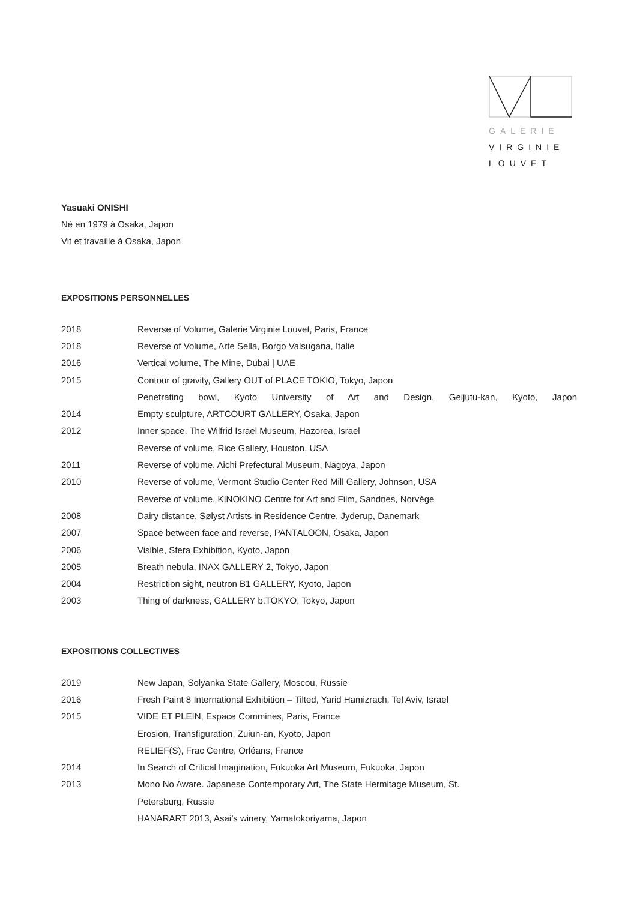GALERIE
VIRGINIE
LOUVET
Yasuaki ONISHI
Né en 1979 à Osaka, Japon
Vit et travaille à Osaka, Japon
EXPOSITIONS PERSONNELLES
| 2018 | Reverse of Volume, Galerie Virginie Louvet, Paris, France |
| 2018 | Reverse of Volume, Arte Sella, Borgo Valsugana, Italie |
| 2016 | Vertical volume, The Mine, Dubai / UAE |
| 2015 | Contour of gravity, Gallery OUT of PLACE TOKIO, Tokyo, Japon |
| | Penetrating bowl, Kyoto University of Art and Design, Geijutu-kan, Kyoto, Japon |
| 2014 | Empty sculpture, ARTCOURT GALLERY, Osaka, Japon |
| 2012 | Inner space, The Wilfrid Israel Museum, Hazorea, Israel |
| | Reverse of volume, Rice Gallery, Houston, USA |
| 2011 | Reverse of volume, Aichi Prefectural Museum, Nagoya, Japon |
| 2010 | Reverse of volume, Vermont Studio Center Red Mill Gallery, Johnson, USA |
| | Reverse of volume, KINOKINO Centre for Art and Film, Sandnes, Norvège |
| 2008 | Dairy distance, Sølyst Artists in Residence Centre, Jyderup, Danemark |
| 2007 | Space between face and reverse, PANTALOON, Osaka, Japon |
| 2006 | Visible, Sfera Exhibition, Kyoto, Japon |
| 2005 | Breath nebula, INAX GALLERY 2, Tokyo, Japon |
| 2004 | Restriction sight, neutron B1 GALLERY, Kyoto, Japon |
| 2003 | Thing of darkness, GALLERY b.TOKYO, Tokyo, Japon |
EXPOSITIONS COLLECTIVES
| 2019 | New Japan, Solyanka State Gallery, Moscou, Russie |
| 2016 | Fresh Paint 8 International Exhibition – Tilted, Yarid Hamizrach, Tel Aviv, Israel |
| 2015 | VIDE ET PLEIN, Espace Commines, Paris, France |
| | Erosion, Transfiguration, Zuiun-an, Kyoto, Japon |
| | RELIEF(S), Frac Centre, Orléans, France |
| 2014 | In Search of Critical Imagination, Fukuoka Art Museum, Fukuoka, Japon |
| 2013 | Mono No Aware. Japanese Contemporary Art, The State Hermitage Museum, St. |
| | Petersburg, Russie |
| | HANARART 2013, Asai’s winery, Yamatokoriyama, Japon |